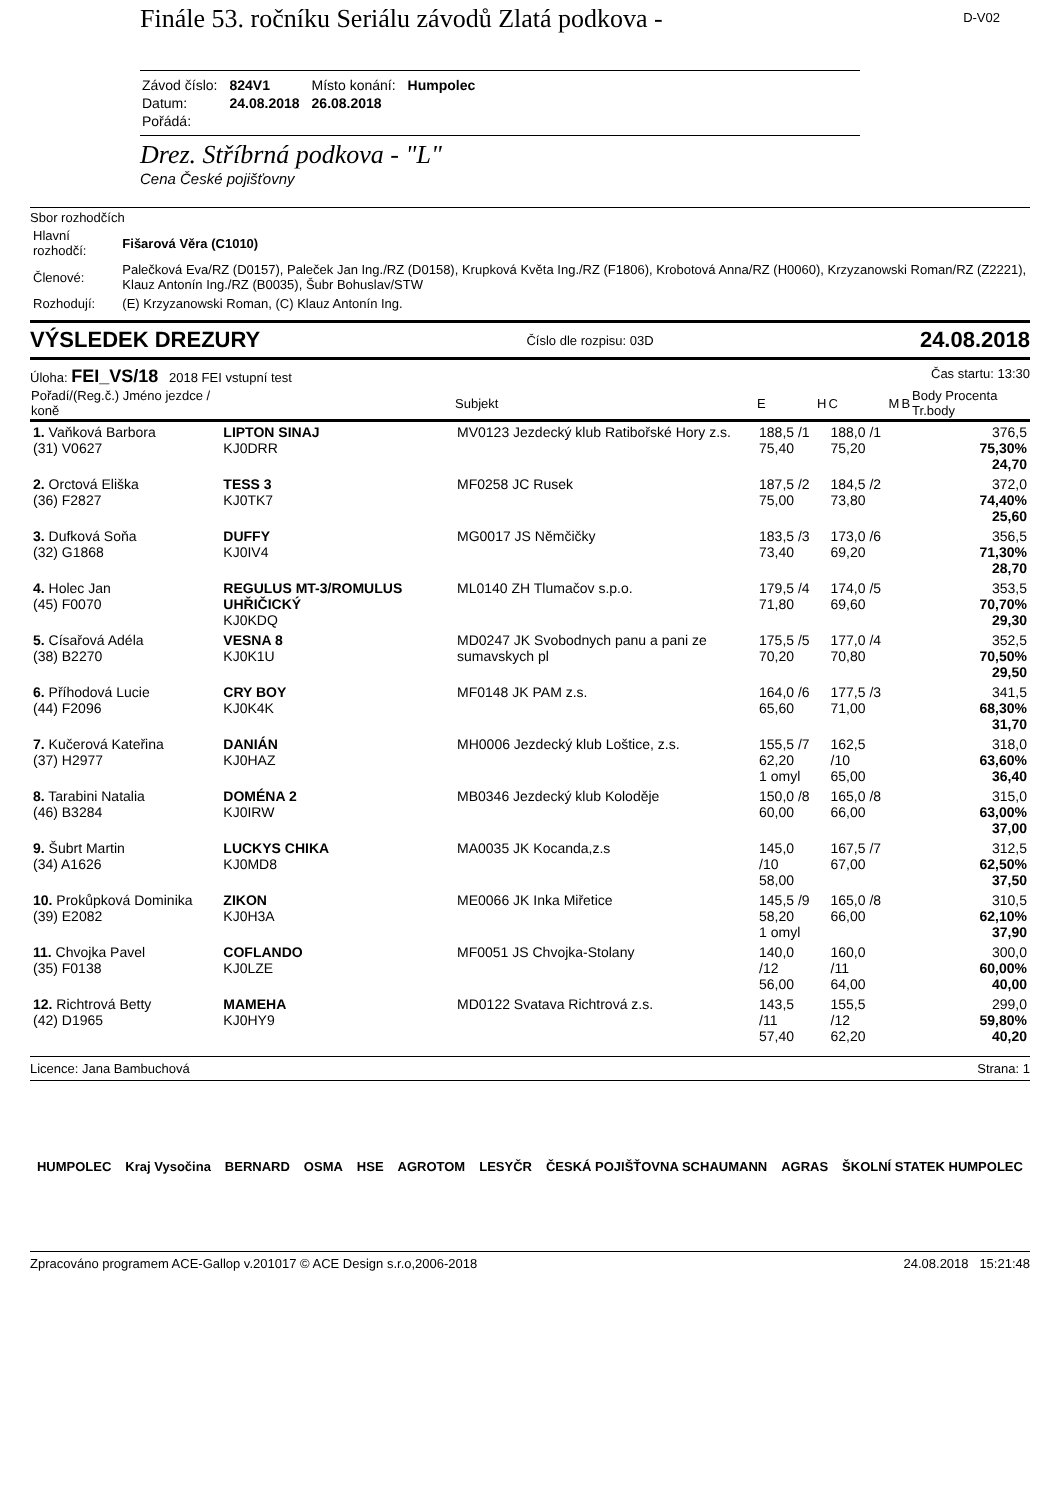Finále 53. ročníku Seriálu závodů Zlatá podkova -
D-V02
| Závod číslo: | 824V1 | Místo konání: | Humpolec |
| Datum: | 24.08.2018 | 26.08.2018 | |
| Pořádá: | | | |
Drez. Stříbrná podkova - "L"
Cena České pojišťovny
Sbor rozhodčích
| Hlavní rozhodčí: | Fišarová Věra (C1010) |
| Členové: | Palečková Eva/RZ (D0157), Paleček Jan Ing./RZ (D0158), Krupková Květa Ing./RZ (F1806), Krobotová Anna/RZ (H0060), Krzyzanowski Roman/RZ (Z2221), Klauz Antonín Ing./RZ (B0035), Šubr Bohuslav/STW |
| Rozhodují: | (E) Krzyzanowski Roman, (C) Klauz Antonín Ing. |
VÝSLEDEK DREZURY Číslo dle rozpisu: 03D 24.08.2018
Úloha: FEI_VS/18 2018 FEI vstupní test Čas startu: 13:30
| Pořadí/(Reg.č.) Jméno jezdce / koně | | Subjekt | E | H | C | M | B | Body Procenta Tr.body |
| --- | --- | --- | --- | --- | --- | --- | --- | --- |
| 1. Vaňková Barbora (31) V0627 | LIPTON SINAJ KJ0DRR | MV0123 Jezdecký klub Ratibořské Hory z.s. | 188,5 /1 75,40 | | 188,0 /1 75,20 | | | 376,5 75,30% 24,70 |
| 2. Orctová Eliška (36) F2827 | TESS 3 KJ0TK7 | MF0258 JC Rusek | 187,5 /2 75,00 | | 184,5 /2 73,80 | | | 372,0 74,40% 25,60 |
| 3. Dufková Soňa (32) G1868 | DUFFY KJ0IV4 | MG0017 JS Němčičky | 183,5 /3 73,40 | | 173,0 /6 69,20 | | | 356,5 71,30% 28,70 |
| 4. Holec Jan (45) F0070 | REGULUS MT-3/ROMULUS UHŘIČICKÝ KJ0KDQ | ML0140 ZH Tlumačov s.p.o. | 179,5 /4 71,80 | | 174,0 /5 69,60 | | | 353,5 70,70% 29,30 |
| 5. Císařová Adéla (38) B2270 | VESNA 8 KJ0K1U | MD0247 JK Svobodnych panu a pani ze sumavskych pl | 175,5 /5 70,20 | | 177,0 /4 70,80 | | | 352,5 70,50% 29,50 |
| 6. Příhodová Lucie (44) F2096 | CRY BOY KJ0K4K | MF0148 JK PAM z.s. | 164,0 /6 65,60 | | 177,5 /3 71,00 | | | 341,5 68,30% 31,70 |
| 7. Kučerová Kateřina (37) H2977 | DANIÁN KJ0HAZ | MH0006 Jezdecký klub Loštice, z.s. | 155,5 /7 62,20 1 omyl | | 162,5 /10 65,00 | | | 318,0 63,60% 36,40 |
| 8. Tarabini Natalia (46) B3284 | DOMÉNA 2 KJ0IRW | MB0346 Jezdecký klub Koloděje | 150,0 /8 60,00 | | 165,0 /8 66,00 | | | 315,0 63,00% 37,00 |
| 9. Šubrt Martin (34) A1626 | LUCKYS CHIKA KJ0MD8 | MA0035 JK Kocanda,z.s | 145,0 /10 58,00 | | 167,5 /7 67,00 | | | 312,5 62,50% 37,50 |
| 10. Prokůpková Dominika (39) E2082 | ZIKON KJ0H3A | ME0066 JK Inka Miřetice | 145,5 /9 58,20 1 omyl | | 165,0 /8 66,00 | | | 310,5 62,10% 37,90 |
| 11. Chvojka Pavel (35) F0138 | COFLANDO KJ0LZE | MF0051 JS Chvojka-Stolany | 140,0 /12 56,00 | | 160,0 /11 64,00 | | | 300,0 60,00% 40,00 |
| 12. Richtrová Betty (42) D1965 | MAMEHA KJ0HY9 | MD0122 Svatava Richtrová z.s. | 143,5 /11 57,40 | | 155,5 /12 62,20 | | | 299,0 59,80% 40,20 |
Licence: Jana Bambuchová Strana: 1
HUMPOLEC Kraj Vysočina BERNARD OSMA HSE AGROTOM LESYČR ČESKÁ POJIŠŤOVNA SCHAUMANN AGRAS ŠKOLNÍ STATEK HUMPOLEC
Zpracováno programem ACE-Gallop v.201017 © ACE Design s.r.o,2006-2018 24.08.2018 15:21:48